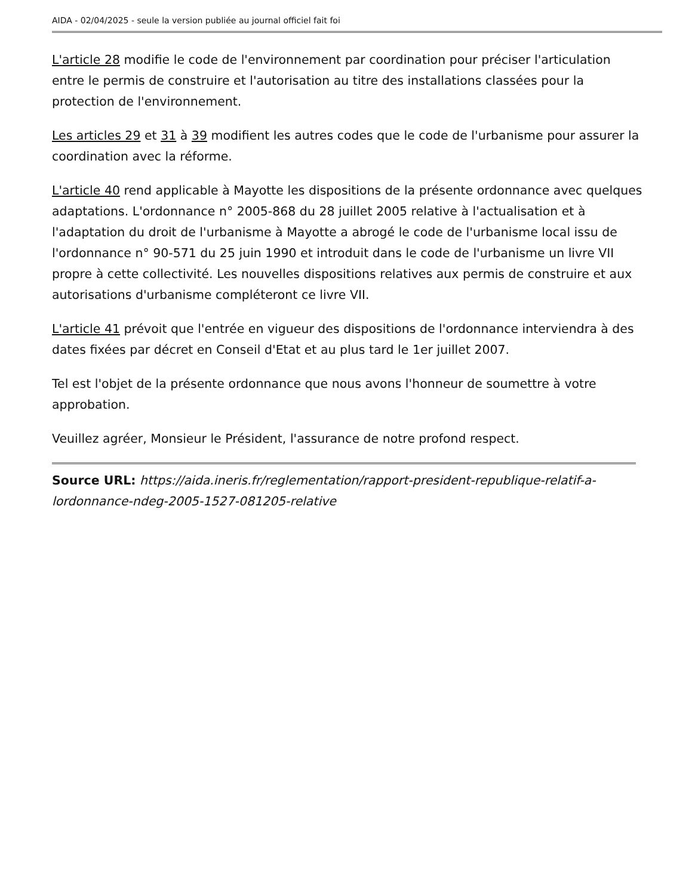AIDA - 02/04/2025 - seule la version publiée au journal officiel fait foi
L'article 28 modifie le code de l'environnement par coordination pour préciser l'articulation entre le permis de construire et l'autorisation au titre des installations classées pour la protection de l'environnement.
Les articles 29 et 31 à 39 modifient les autres codes que le code de l'urbanisme pour assurer la coordination avec la réforme.
L'article 40 rend applicable à Mayotte les dispositions de la présente ordonnance avec quelques adaptations. L'ordonnance n° 2005-868 du 28 juillet 2005 relative à l'actualisation et à l'adaptation du droit de l'urbanisme à Mayotte a abrogé le code de l'urbanisme local issu de l'ordonnance n° 90-571 du 25 juin 1990 et introduit dans le code de l'urbanisme un livre VII propre à cette collectivité. Les nouvelles dispositions relatives aux permis de construire et aux autorisations d'urbanisme compléteront ce livre VII.
L'article 41 prévoit que l'entrée en vigueur des dispositions de l'ordonnance interviendra à des dates fixées par décret en Conseil d'Etat et au plus tard le 1er juillet 2007.
Tel est l'objet de la présente ordonnance que nous avons l'honneur de soumettre à votre approbation.
Veuillez agréer, Monsieur le Président, l'assurance de notre profond respect.
Source URL: https://aida.ineris.fr/reglementation/rapport-president-republique-relatif-a-lordonnance-ndeg-2005-1527-081205-relative